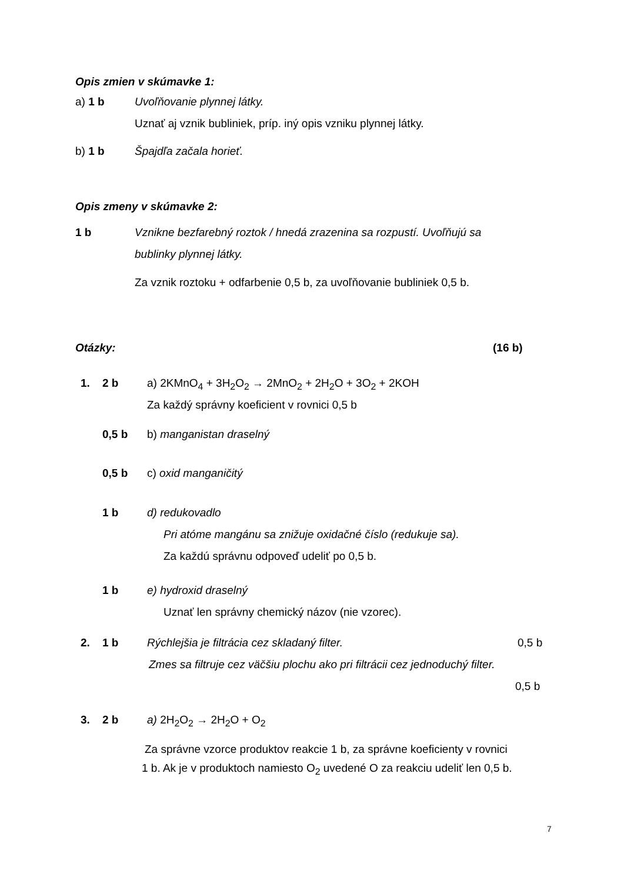Opis zmien v skúmavke 1:
a) 1 b Uvoľňovanie plynnej látky.
Uznať aj vznik bubliniek, príp. iný opis vzniku plynnej látky.
b) 1 b Špajdľa začala horieť.
Opis zmeny v skúmavke 2:
1 b Vznikne bezfarebný roztok / hnedá zrazenina sa rozpustí. Uvoľňujú sa
bublinky plynnej látky.
Za vznik roztoku + odfarbenie 0,5 b, za uvoľňovanie bubliniek 0,5 b.
Otázky: (16 b)
1. 2 b a) 2KMnO<sub>4</sub> + 3H<sub>2</sub>O<sub>2</sub> → 2MnO<sub>2</sub> + 2H<sub>2</sub>O + 3O<sub>2</sub> + 2KOH
Za každý správny koeficient v rovnici 0,5 b
0,5 b b) manganistan draselný
0,5 b c) oxid manganičitý
1 b d) redukovadlo
Pri atóme mangánu sa znižuje oxidačné číslo (redukuje sa).
Za každú správnu odpoveď udeliť po 0,5 b.
1 b e) hydroxid draselný
Uznať len správny chemický názov (nie vzorec).
2. 1 b Rýchlejšia je filtrácia cez skladaný filter. 0,5 b
Zmes sa filtruje cez väčšiu plochu ako pri filtrácii cez jednoduchý filter.
0,5 b
3. 2 b a) 2H<sub>2</sub>O<sub>2</sub> → 2H<sub>2</sub>O + O<sub>2</sub>
Za správne vzorce produktov reakcie 1 b, za správne koeficienty v rovnici
1 b. Ak je v produktoch namiesto O<sub>2</sub> uvedené O za reakciu udeliť len 0,5 b.
7